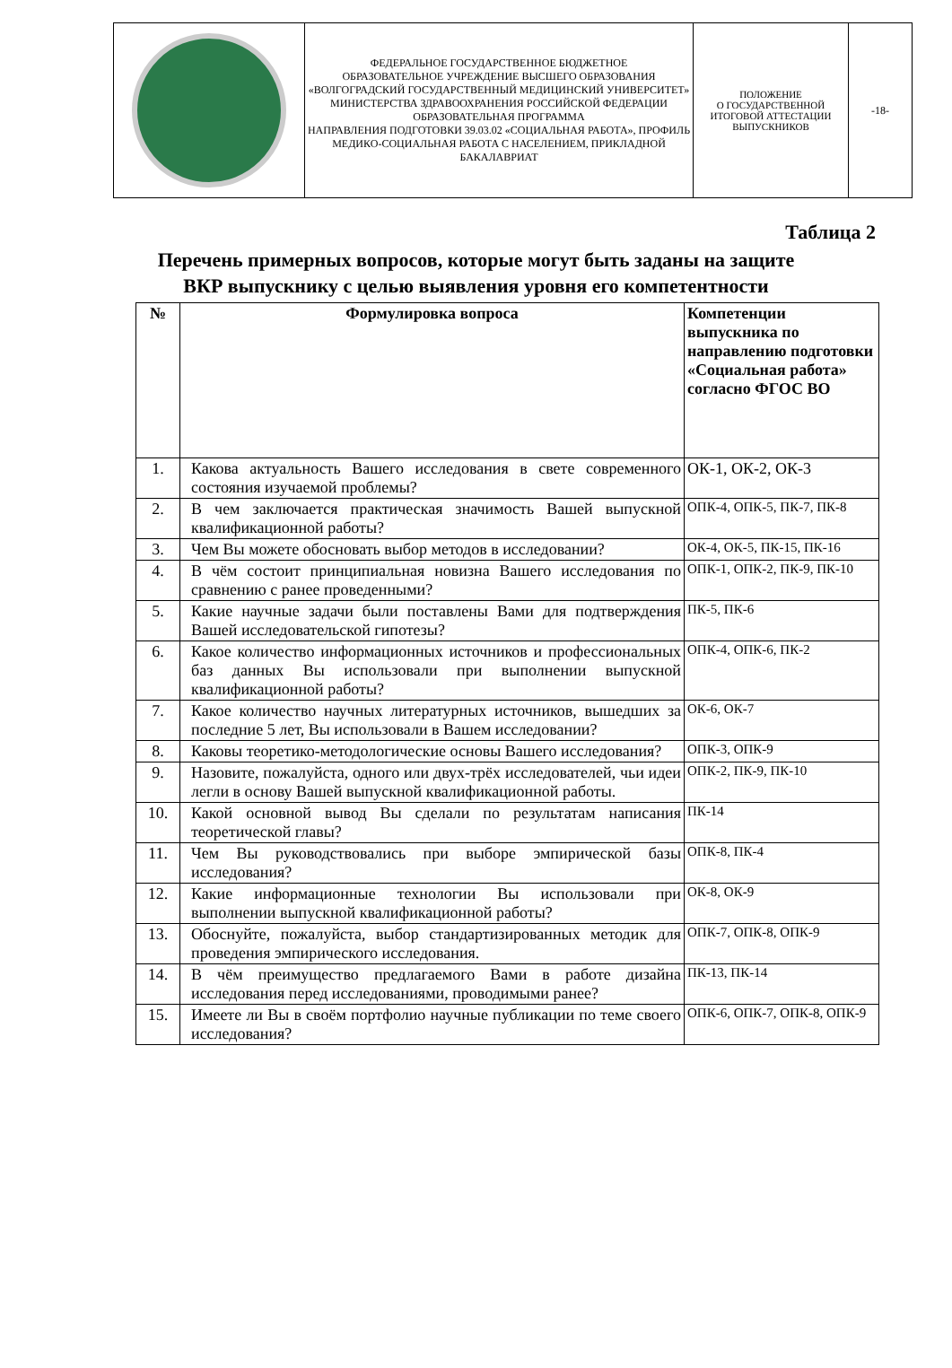| | ФЕДЕРАЛЬНОЕ ГОСУДАРСТВЕННОЕ БЮДЖЕТНОЕ ОБРАЗОВАТЕЛЬНОЕ УЧРЕЖДЕНИЕ ВЫСШЕГО ОБРАЗОВАНИЯ «ВОЛГОГРАДСКИЙ ГОСУДАРСТВЕННЫЙ МЕДИЦИНСКИЙ УНИВЕРСИТЕТ» МИНИСТЕРСТВА ЗДРАВООХРАНЕНИЯ РОССИЙСКОЙ ФЕДЕРАЦИИ ОБРАЗОВАТЕЛЬНАЯ ПРОГРАММА НАПРАВЛЕНИЯ ПОДГОТОВКИ 39.03.02 «СОЦИАЛЬНАЯ РАБОТА», ПРОФИЛЬ МЕДИКО-СОЦИАЛЬНАЯ РАБОТА С НАСЕЛЕНИЕМ, ПРИКЛАДНОЙ БАКАЛАВРИАТ | ПОЛОЖЕНИЕ О ГОСУДАРСТВЕННОЙ ИТОГОВОЙ АТТЕСТАЦИИ ВЫПУСКНИКОВ | -18- |
Таблица 2
Перечень примерных вопросов, которые могут быть заданы на защите
ВКР выпускнику с целью выявления уровня его компетентности
| № | Формулировка вопроса | Компетенции выпускника по направлению подготовки «Социальная работа» согласно ФГОС ВО |
| --- | --- | --- |
| 1. | Какова актуальность Вашего исследования в свете современного состояния изучаемой проблемы? | ОК-1, ОК-2, ОК-3 |
| 2. | В чем заключается практическая значимость Вашей выпускной квалификационной работы? | ОПК-4, ОПК-5, ПК-7, ПК-8 |
| 3. | Чем Вы можете обосновать выбор методов в исследовании? | ОК-4, ОК-5, ПК-15, ПК-16 |
| 4. | В чём состоит принципиальная новизна Вашего исследования по сравнению с ранее проведенными? | ОПК-1, ОПК-2, ПК-9, ПК-10 |
| 5. | Какие научные задачи были поставлены Вами для подтверждения Вашей исследовательской гипотезы? | ПК-5, ПК-6 |
| 6. | Какое количество информационных источников и профессиональных баз данных Вы использовали при выполнении выпускной квалификационной работы? | ОПК-4, ОПК-6, ПК-2 |
| 7. | Какое количество научных литературных источников, вышедших за последние 5 лет, Вы использовали в Вашем исследовании? | ОК-6, ОК-7 |
| 8. | Каковы теоретико-методологические основы Вашего исследования? | ОПК-3, ОПК-9 |
| 9. | Назовите, пожалуйста, одного или двух-трёх исследователей, чьи идеи легли в основу Вашей выпускной квалификационной работы. | ОПК-2, ПК-9, ПК-10 |
| 10. | Какой основной вывод Вы сделали по результатам написания теоретической главы? | ПК-14 |
| 11. | Чем Вы руководствовались при выборе эмпирической базы исследования? | ОПК-8, ПК-4 |
| 12. | Какие информационные технологии Вы использовали при выполнении выпускной квалификационной работы? | ОК-8, ОК-9 |
| 13. | Обоснуйте, пожалуйста, выбор стандартизированных методик для проведения эмпирического исследования. | ОПК-7, ОПК-8, ОПК-9 |
| 14. | В чём преимущество предлагаемого Вами в работе дизайна исследования перед исследованиями, проводимыми ранее? | ПК-13, ПК-14 |
| 15. | Имеете ли Вы в своём портфолио научные публикации по теме своего исследования? | ОПК-6, ОПК-7, ОПК-8, ОПК-9 |